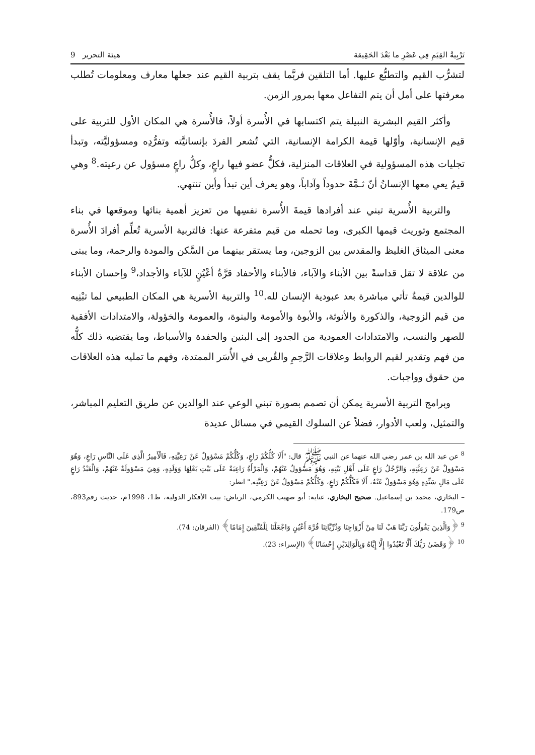تَرْبِيةُ القِيَمِ فِي عَصْرِ ما بَعْدَ الحَقِيقة هيئة التحرير 9
لتشرُّب القيم والتطبُّع عليها. أما التلقين فربَّما يقف بتربية القيم عند جعلها معارف ومعلومات تُطلب معرفتها على أمل أن يتم التفاعل معها بمرور الزمن.
وأكثر القيم البشرية النبيلة يتم اكتسابها في الأُسرة أولاً، فالأُسرة هي المكان الأول للتربية على قيم الإنسانية، وأوّلها قيمة الكرامة الإنسانية، التي تُشعر الفردَ بإنسانيَّته وتفرُّدِه ومسؤوليَّته، وتبدأ تجليات هذه المسؤولية في العلاقات المنزلية، فكلُّ عضو فيها راعٍ، وكلُّ راعٍ مسؤول عن رعيته.<sup>8</sup> وهي قيمٌ يعي معها الإنسانُ أنّ ثـمَّةَ حدوداً وآداباً، وهو يعرف أين تبدأ وأين تنتهي.
والتربية الأُسرية تبني عند أفرادها قيمةَ الأُسرة نفسِها من تعزيز أهمية بنائها وموقعها في بناء المجتمع وتوريث قيمها الكبرى، وما تحمله من قيم متفرعة عنها: فالتربية الأسرية تُعلِّم أفرادَ الأُسرة معنى الميثاق الغليظ والمقدس بين الزوجين، وما يستقر بينهما من السَّكن والمودة والرحمة، وما يبنى من علاقة لا تقل قداسةً بين الأبناء والآباء، فالأبناء والأحفاد قرَّةُ أعْيُنٍ للآباء والأجداد،<sup>9</sup> وإحسان الأبناء للوالدين قيمةٌ تأتي مباشرة بعد عبودية الإنسان لله.<sup>10</sup> والتربية الأسرية هي المكان الطبيعي لما تبْنِيه من قيم الزوجية، والذكورة والأنوثة، والأبوة والأمومة والبنوة، والعمومة والخؤولة، والامتدادات الأفقية للصهر والنسب، والامتدادات العمودية من الجدود إلى البنين والحفدة والأسباط، وما يقتضيه ذلك كلُّه من فهم وتقدير لقيم الروابط وعلاقات الرَّحِمِ والقُربى في الأُسَر الممتدة، وفهم ما تمليه هذه العلاقات من حقوق وواجبات.
وبرامج التربية الأسرية يمكن أن تصمم بصورة تبني الوعي عند الوالدين عن طريق التعليم المباشر، والتمثيل، ولعب الأدوار، فضلاً عن السلوك القيمي في مسائل عديدة
<sup>8</sup> عن عبد الله بن عمر رضي الله عنهما عن النبي ﷺ قال: "أَلَا كُلُّكُمْ رَاعٍ، وَكُلُّكُمْ مَسْؤولٌ عَنْ رَعِيَّتِهِ، فَالْأَمِيرُ الَّذِي عَلَى النَّاسِ رَاعٍ، وَهُوَ مَسْؤولٌ عَنْ رَعِيَّتِهِ، وَالرَّجُلُ رَاعٍ عَلَى أَهْلِ بَيْتِهِ، وَهُوَ مَسْؤولٌ عَنْهُمْ، وَالْمَرْأَةُ رَاعِيَةٌ عَلَى بَيْتِ بَعْلِهَا وَوَلَدِهِ، وَهِيَ مَسْؤولَةٌ عَنْهُمْ، وَالْعَبْدُ رَاعٍ عَلَى مَالِ سَيِّدِهِ وَهُوَ مَسْؤولٌ عَنْهُ، أَلَا فَكُلُّكُمْ رَاعٍ، وَكُلُّكُمْ مَسْؤولٌ عَنْ رَعِيَّتِه." انظر:
– البخاري، محمد بن إسماعيل. صحيح البخاري، عناية: أبو صهيب الكرمي، الرياض: بيت الأفكار الدولية، ط1، 1998م، حديث رقم893، ص179.
<sup>9</sup> ﴿وَالَّذِينَ يَقُولُونَ رَبَّنَا هَبْ لَنَا مِنْ أَزْوَاجِنَا وَذُرِّيَّاتِنَا قُرَّةَ أَعْيُنٍ وَاجْعَلْنَا لِلْمُتَّقِينَ إِمَامًا﴾ (الفرقان: 74).
<sup>10</sup> ﴿وَقَضَىٰ رَبُّكَ أَلَّا تَعْبُدُوا إِلَّا إِيَّاهُ وَبِالْوَالِدَيْنِ إِحْسَانًا﴾ (الإسراء: 23).